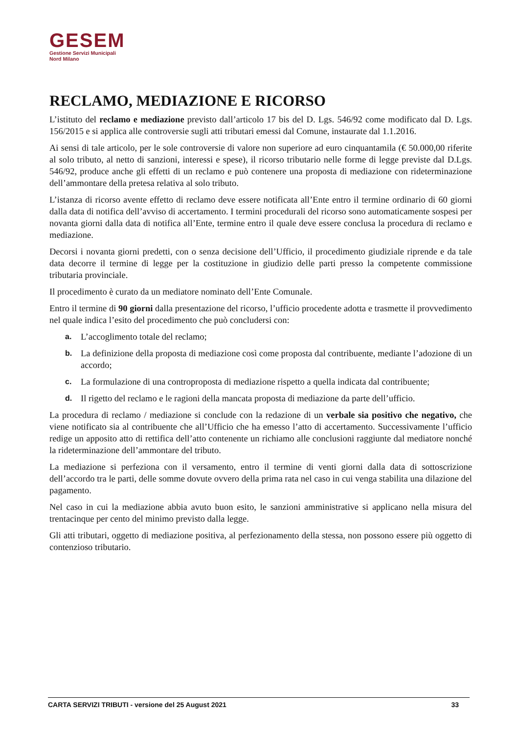GESEM
Gestione Servizi Municipali
Nord Milano
RECLAMO, MEDIAZIONE E RICORSO
L’istituto del reclamo e mediazione previsto dall’articolo 17 bis del D. Lgs. 546/92 come modificato dal D. Lgs. 156/2015 e si applica alle controversie sugli atti tributari emessi dal Comune, instaurate dal 1.1.2016.
Ai sensi di tale articolo, per le sole controversie di valore non superiore ad euro cinquantamila (€ 50.000,00 riferite al solo tributo, al netto di sanzioni, interessi e spese), il ricorso tributario nelle forme di legge previste dal D.Lgs. 546/92, produce anche gli effetti di un reclamo e può contenere una proposta di mediazione con rideterminazione dell’ammontare della pretesa relativa al solo tributo.
L’istanza di ricorso avente effetto di reclamo deve essere notificata all’Ente entro il termine ordinario di 60 giorni dalla data di notifica dell’avviso di accertamento. I termini procedurali del ricorso sono automaticamente sospesi per novanta giorni dalla data di notifica all’Ente, termine entro il quale deve essere conclusa la procedura di reclamo e mediazione.
Decorsi i novanta giorni predetti, con o senza decisione dell’Ufficio, il procedimento giudiziale riprende e da tale data decorre il termine di legge per la costituzione in giudizio delle parti presso la competente commissione tributaria provinciale.
Il procedimento è curato da un mediatore nominato dell’Ente Comunale.
Entro il termine di 90 giorni dalla presentazione del ricorso, l’ufficio procedente adotta e trasmette il provvedimento nel quale indica l’esito del procedimento che può concludersi con:
a. L’accoglimento totale del reclamo;
b. La definizione della proposta di mediazione così come proposta dal contribuente, mediante l’adozione di un accordo;
c. La formulazione di una controproposta di mediazione rispetto a quella indicata dal contribuente;
d. Il rigetto del reclamo e le ragioni della mancata proposta di mediazione da parte dell’ufficio.
La procedura di reclamo / mediazione si conclude con la redazione di un verbale sia positivo che negativo, che viene notificato sia al contribuente che all’Ufficio che ha emesso l’atto di accertamento. Successivamente l’ufficio redige un apposito atto di rettifica dell’atto contenente un richiamo alle conclusioni raggiunte dal mediatore nonché la rideterminazione dell’ammontare del tributo.
La mediazione si perfeziona con il versamento, entro il termine di venti giorni dalla data di sottoscrizione dell’accordo tra le parti, delle somme dovute ovvero della prima rata nel caso in cui venga stabilita una dilazione del pagamento.
Nel caso in cui la mediazione abbia avuto buon esito, le sanzioni amministrative si applicano nella misura del trentacinque per cento del minimo previsto dalla legge.
Gli atti tributari, oggetto di mediazione positiva, al perfezionamento della stessa, non possono essere più oggetto di contenzioso tributario.
CARTA SERVIZI TRIBUTI - versione del 25 August 2021 33